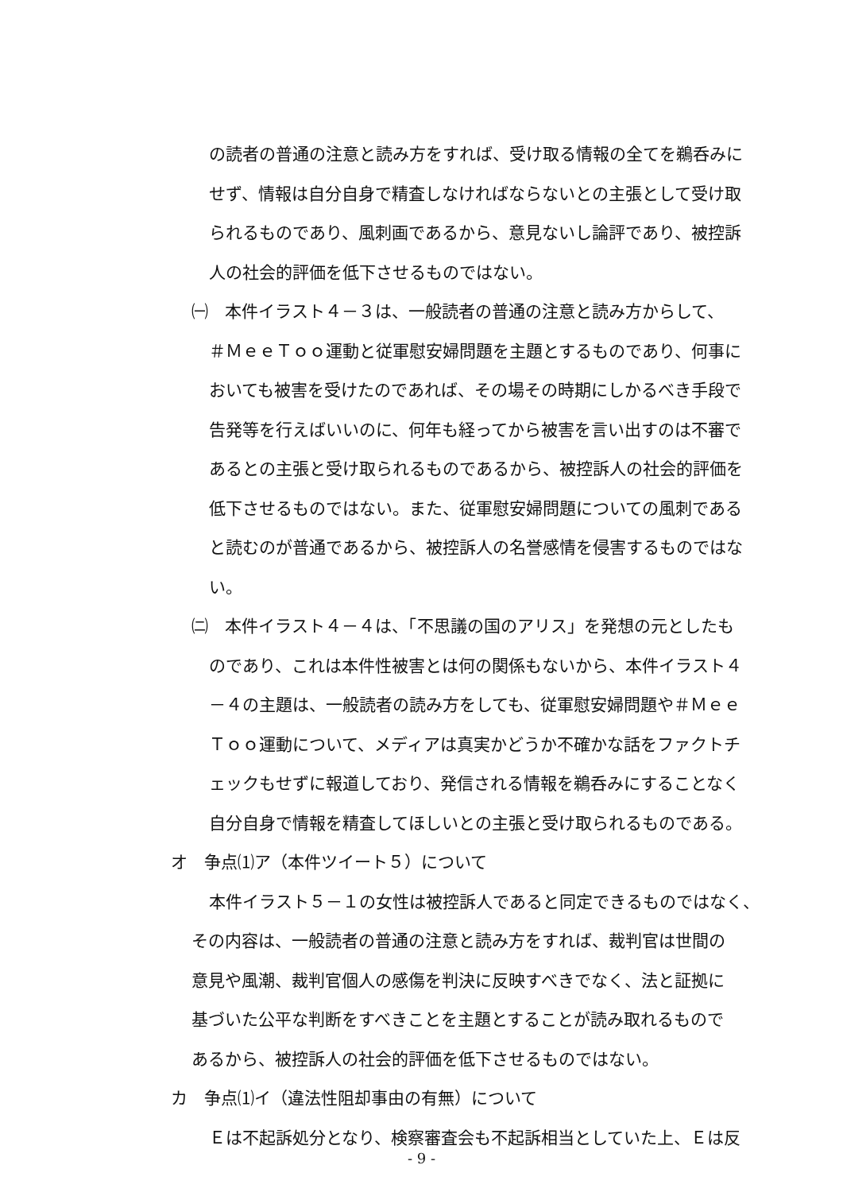の読者の普通の注意と読み方をすれば、受け取る情報の全てを鵜呑みに
せず、情報は自分自身で精査しなければならないとの主張として受け取
られるものであり、風刺画であるから、意見ないし論評であり、被控訴
人の社会的評価を低下させるものではない。
㈠　本件イラスト４－３は、一般読者の普通の注意と読み方からして、
＃ＭｅｅＴｏｏ運動と従軍慰安婦問題を主題とするものであり、何事に
おいても被害を受けたのであれば、その場その時期にしかるべき手段で
告発等を行えばいいのに、何年も経ってから被害を言い出すのは不審で
あるとの主張と受け取られるものであるから、被控訴人の社会的評価を
低下させるものではない。また、従軍慰安婦問題についての風刺である
と読むのが普通であるから、被控訴人の名誉感情を侵害するものではな
い。
㈡　本件イラスト４－４は、「不思議の国のアリス」を発想の元としたも
のであり、これは本件性被害とは何の関係もないから、本件イラスト４
－４の主題は、一般読者の読み方をしても、従軍慰安婦問題や＃Ｍｅｅ
Ｔｏｏ運動について、メディアは真実かどうか不確かな話をファクトチ
ェックもせずに報道しており、発信される情報を鵜呑みにすることなく
自分自身で情報を精査してほしいとの主張と受け取られるものである。
オ　争点⑴ア（本件ツイート５）について
本件イラスト５－１の女性は被控訴人であると同定できるものではなく、
その内容は、一般読者の普通の注意と読み方をすれば、裁判官は世間の
意見や風潮、裁判官個人の感傷を判決に反映すべきでなく、法と証拠に
基づいた公平な判断をすべきことを主題とすることが読み取れるもので
あるから、被控訴人の社会的評価を低下させるものではない。
カ　争点⑴イ（違法性阻却事由の有無）について
Ｅは不起訴処分となり、検察審査会も不起訴相当としていた上、Ｅは反
- 9 -